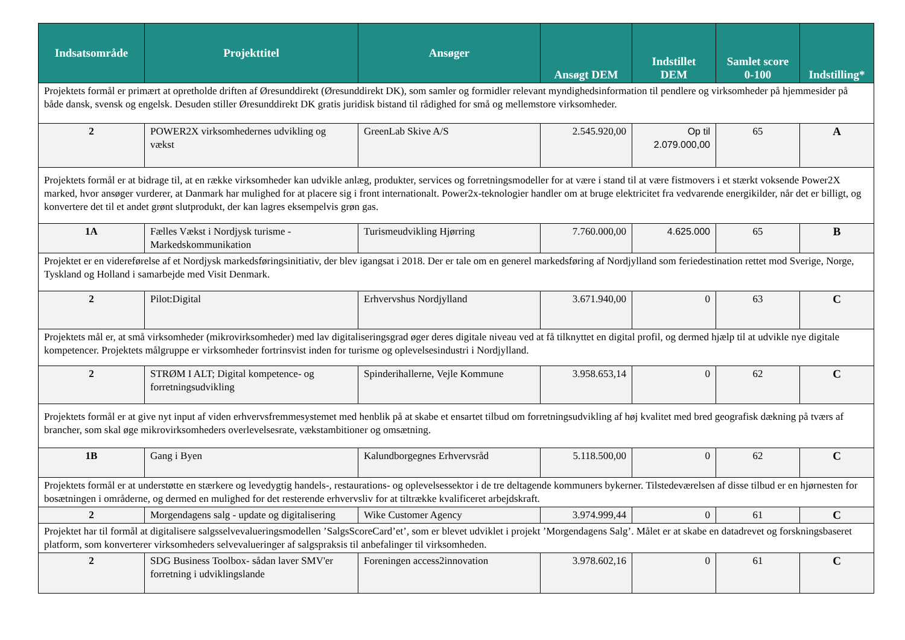| Indsatsområde | Projekttitel | Ansøger | Ansøgt DEM | Indstillet DEM | Samlet score 0-100 | Indstilling* |
| --- | --- | --- | --- | --- | --- | --- |
| Projektets formål er primært at opretholde driften af Øresunddirekt (Øresunddirekt DK), som samler og formidler relevant myndighedsinformation til pendlere og virksomheder på hjemmesider på både dansk, svensk og engelsk. Desuden stiller Øresunddirekt DK gratis juridisk bistand til rådighed for små og mellemstore virksomheder. | | | | | | |
| 2 | POWER2X virksomhedernes udvikling og vækst | GreenLab Skive A/S | 2.545.920,00 | Op til 2.079.000,00 | 65 | A |
| Projektets formål er at bidrage til, at en række virksomheder kan udvikle anlæg, produkter, services og forretningsmodeller for at være i stand til at være fistmovers i et stærkt voksende Power2X marked, hvor ansøger vurderer, at Danmark har mulighed for at placere sig i front internationalt. Power2x-teknologier handler om at bruge elektricitet fra vedvarende energikilder, når det er billigt, og konvertere det til et andet grønt slutprodukt, der kan lagres eksempelvis grøn gas. | | | | | | |
| 1A | Fælles Vækst i Nordjysk turisme - Markedskommunikation | Turismeudvikling Hjørring | 7.760.000,00 | 4.625.000 | 65 | B |
| Projektet er en videreførelse af et Nordjysk markedsføringsinitiativ, der blev igangsat i 2018. Der er tale om en generel markedsføring af Nordjylland som feriedestination rettet mod Sverige, Norge, Tyskland og Holland i samarbejde med Visit Denmark. | | | | | | |
| 2 | Pilot:Digital | Erhvervshus Nordjylland | 3.671.940,00 | 0 | 63 | C |
| Projektets mål er, at små virksomheder (mikrovirksomheder) med lav digitaliseringsgrad øger deres digitale niveau ved at få tilknyttet en digital profil, og dermed hjælp til at udvikle nye digitale kompetencer. Projektets målgruppe er virksomheder fortrinsvist inden for turisme og oplevelsesindustri i Nordjylland. | | | | | | |
| 2 | STRØM I ALT; Digital kompetence- og forretningsudvikling | Spinderihallerne, Vejle Kommune | 3.958.653,14 | 0 | 62 | C |
| Projektets formål er at give nyt input af viden erhvervsfremmesystemet med henblik på at skabe et ensartet tilbud om forretningsudvikling af høj kvalitet med bred geografisk dækning på tværs af brancher, som skal øge mikrovirksomheders overlevelsesrate, vækstambitioner og omsætning. | | | | | | |
| 1B | Gang i Byen | Kalundborgegnes Erhvervsråd | 5.118.500,00 | 0 | 62 | C |
| Projektets formål er at understøtte en stærkere og levedygtig handels-, restaurations- og oplevelsessektor i de tre deltagende kommuners bykerner. Tilstedeværelsen af disse tilbud er en hjørnesten for bosætningen i områderne, og dermed en mulighed for det resterende erhvervsliv for at tiltrække kvalificeret arbejdskraft. | | | | | | |
| 2 | Morgendagens salg - update og digitalisering | Wike Customer Agency | 3.974.999,44 | 0 | 61 | C |
| Projektet har til formål at digitalisere salgsselvevalueringsmodellen ’SalgsScoreCard’et’, som er blevet udviklet i projekt ’Morgendagens Salg’. Målet er at skabe en datadrevet og forskningsbaseret platform, som konverterer virksomheders selvevalueringer af salgspraksis til anbefalinger til virksomheden. | | | | | | |
| 2 | SDG Business Toolbox- sådan laver SMV'er forretning i udviklingslande | Foreningen access2innovation | 3.978.602,16 | 0 | 61 | C |